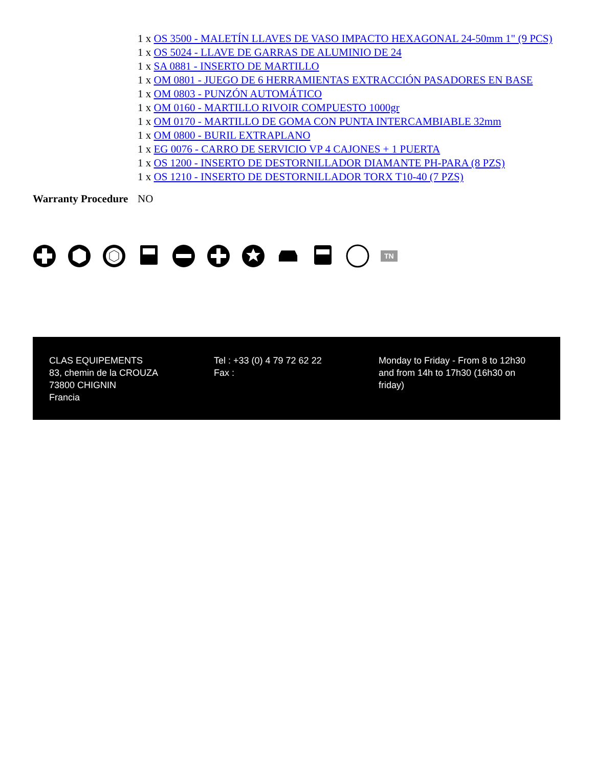| | 1 x OS 3500 - MALETÍN LLAVES DE VASO IMPACTO HEXAGONAL 24-50mm 1" (9 PCS) 1 x OS 5024 - LLAVE DE GARRAS DE ALUMINIO DE 24 1 x SA 0881 - INSERTO DE MARTILLO 1 x OM 0801 - JUEGO DE 6 HERRAMIENTAS EXTRACCIÓN PASADORES EN BASE 1 x OM 0803 - PUNZÓN AUTOMÁTICO 1 x OM 0160 - MARTILLO RIVOIR COMPUESTO 1000gr 1 x OM 0170 - MARTILLO DE GOMA CON PUNTA INTERCAMBIABLE 32mm 1 x OM 0800 - BURIL EXTRAPLANO 1 x EG 0076 - CARRO DE SERVICIO VP 4 CAJONES + 1 PUERTA 1 x OS 1200 - INSERTO DE DESTORNILLADOR DIAMANTE PH-PARA (8 PZS) 1 x OS 1210 - INSERTO DE DESTORNILLADOR TORX T10-40 (7 PZS) |
| Warranty Procedure | NO |
TN
CLAS EQUIPEMENTS
83, chemin de la CROUZA
73800 CHIGNIN
Francia
Tel : +33 (0) 4 79 72 62 22
Fax :
Monday to Friday - From 8 to 12h30 and from 14h to 17h30 (16h30 on friday)